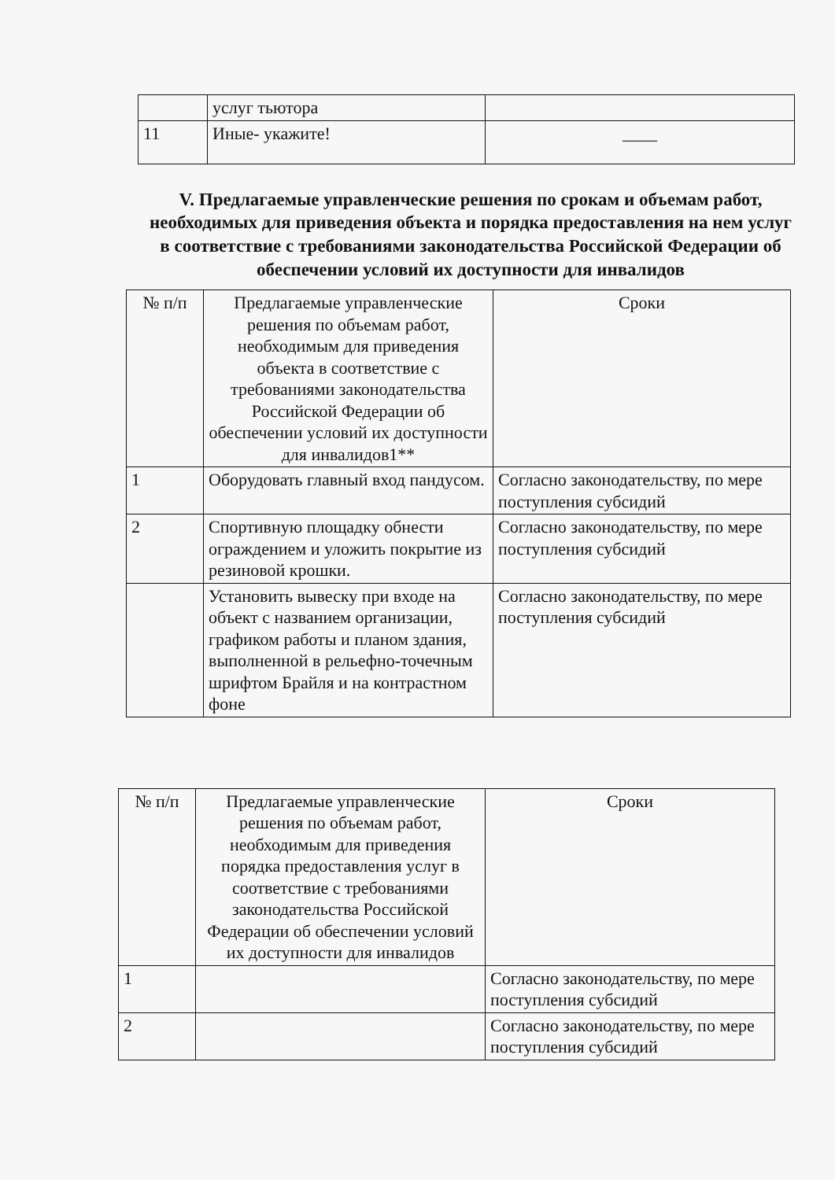| | услуг тьютора | |
| 11 | Иные- укажите! | ____ |
V. Предлагаемые управленческие решения по срокам и объемам работ, необходимых для приведения объекта и порядка предоставления на нем услуг в соответствие с требованиями законодательства Российской Федерации об обеспечении условий их доступности для инвалидов
| № п/п | Предлагаемые управленческие решения по объемам работ, необходимым для приведения объекта в соответствие с требованиями законодательства Российской Федерации об обеспечении условий их доступности для инвалидов1** | Сроки |
| --- | --- | --- |
| 1 | Оборудовать главный вход пандусом. | Согласно законодательству, по мере поступления субсидий |
| 2 | Спортивную площадку обнести ограждением и уложить покрытие из резиновой крошки. | Согласно законодательству, по мере поступления субсидий |
| | Установить вывеску при входе на объект с названием организации, графиком работы и планом здания, выполненной в рельефно-точечным шрифтом Брайля и на контрастном фоне | Согласно законодательству, по мере поступления субсидий |
| № п/п | Предлагаемые управленческие решения по объемам работ, необходимым для приведения порядка предоставления услуг в соответствие с требованиями законодательства Российской Федерации об обеспечении условий их доступности для инвалидов | Сроки |
| --- | --- | --- |
| 1 | | Согласно законодательству, по мере поступления субсидий |
| 2 | | Согласно законодательству, по мере поступления субсидий |